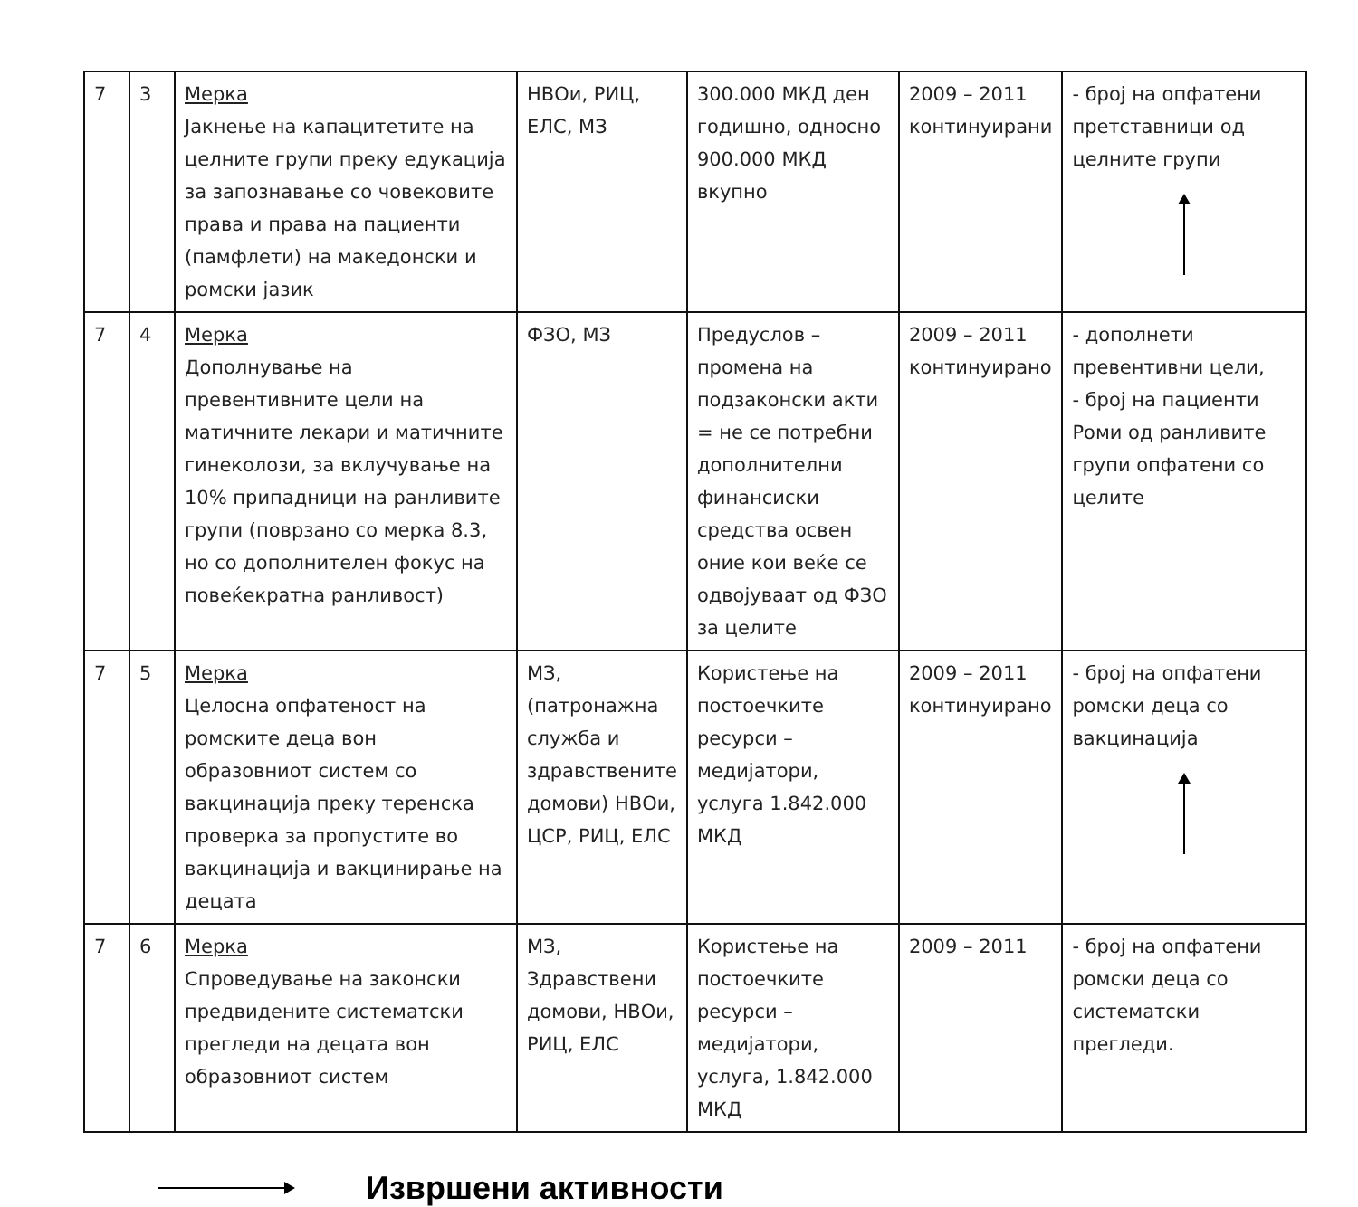| 7 | 3 | Мерка Јакнење на капацитетите на целните групи преку едукација за запознавање со човековите права и права на пациенти (памфлети) на македонски и ромски јазик | НВОи, РИЦ, ЕЛС, МЗ | 300.000 МКД ден годишно, односно 900.000 МКД вкупно | 2009 – 2011 континуирани | - број на опфатени претставници од целните групи |
| 7 | 4 | Мерка Дополнување на превентивните цели на матичните лекари и матичните гинеколози, за вклучување на 10% припадници на ранливите групи (поврзано со мерка 8.3, но со дополнителен фокус на повеќекратна ранливост) | ФЗО, МЗ | Предуслов – промена на подзаконски акти = не се потребни дополнителни финансиски средства освен оние кои веќе се одвојуваат од ФЗО за целите | 2009 – 2011 континуирано | - дополнети превентивни цели, - број на пациенти Роми од ранливите групи опфатени со целите |
| 7 | 5 | Мерка Целосна опфатеност на ромските деца вон образовниот систем со вакцинација преку теренска проверка за пропустите во вакцинација и вакцинирање на децата | МЗ,(патронажна служба и здравствените домови) НВОи, ЦСР, РИЦ, ЕЛС | Користење на постоечките ресурси – медијатори, услуга 1.842.000 МКД | 2009 – 2011 континуирано | - број на опфатени ромски деца со вакцинација |
| 7 | 6 | Мерка Спроведување на законски предвидените систематски прегледи на децата вон образовниот систем | МЗ, Здравствени домови, НВОи, РИЦ, ЕЛС | Користење на постоечките ресурси – медијатори, услуга, 1.842.000 МКД | 2009 – 2011 | - број на опфатени ромски деца со систематски прегледи. |
Извршени активности